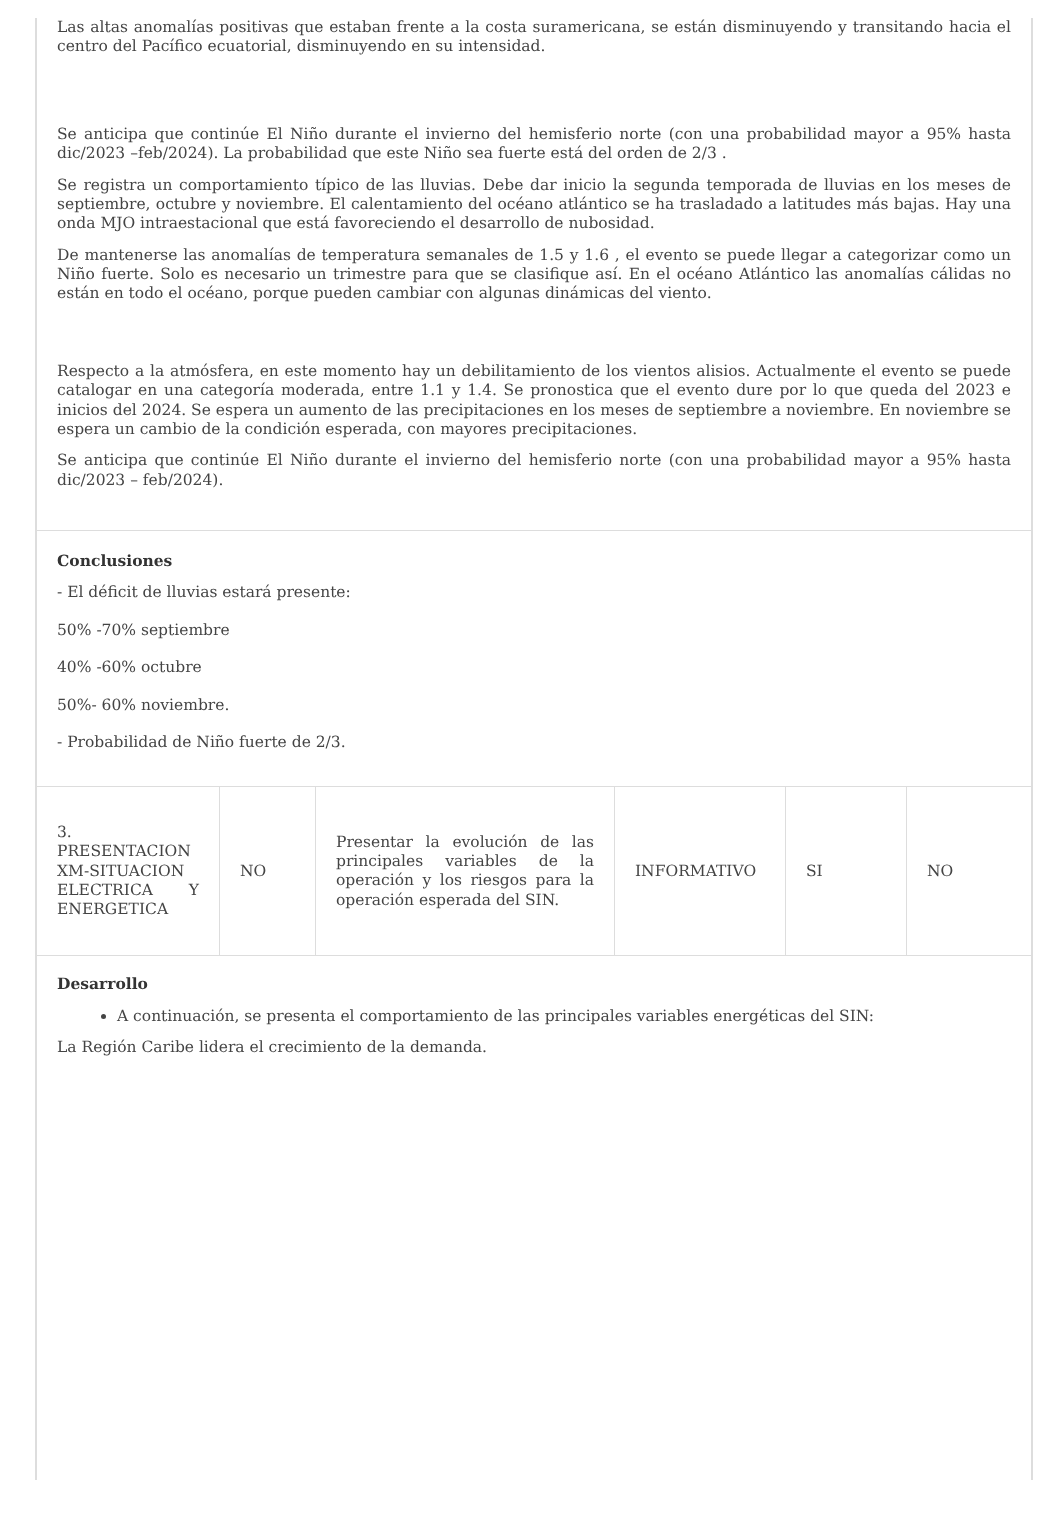Las altas anomalías positivas que estaban frente a la costa suramericana, se están disminuyendo y transitando hacia el centro del Pacífico ecuatorial, disminuyendo en su intensidad.
Se anticipa que continúe El Niño durante el invierno del hemisferio norte (con una probabilidad mayor a 95% hasta dic/2023 –feb/2024). La probabilidad que este Niño sea fuerte está del orden de 2/3 .
Se registra un comportamiento típico de las lluvias. Debe dar inicio la segunda temporada de lluvias en los meses de septiembre, octubre y noviembre. El calentamiento del océano atlántico se ha trasladado a latitudes más bajas. Hay una onda MJO intraestacional que está favoreciendo el desarrollo de nubosidad.
De mantenerse las anomalías de temperatura semanales de 1.5 y 1.6 , el evento se puede llegar a categorizar como un Niño fuerte. Solo es necesario un trimestre para que se clasifique así. En el océano Atlántico las anomalías cálidas no están en todo el océano, porque pueden cambiar con algunas dinámicas del viento.
Respecto a la atmósfera, en este momento hay un debilitamiento de los vientos alisios. Actualmente el evento se puede catalogar en una categoría moderada, entre 1.1 y 1.4. Se pronostica que el evento dure por lo que queda del 2023 e inicios del 2024. Se espera un aumento de las precipitaciones en los meses de septiembre a noviembre. En noviembre se espera un cambio de la condición esperada, con mayores precipitaciones.
Se anticipa que continúe El Niño durante el invierno del hemisferio norte (con una probabilidad mayor a 95% hasta dic/2023 – feb/2024).
Conclusiones
- El déficit de lluvias estará presente:
50% -70% septiembre
40% -60% octubre
50%- 60% noviembre.
- Probabilidad de Niño fuerte de 2/3.
| 3. PRESENTACION XM-SITUACION ELECTRICA Y ENERGETICA | NO | Presentar la evolución de las principales variables de la operación y los riesgos para la operación esperada del SIN. | INFORMATIVO | SI | NO |
Desarrollo
A continuación, se presenta el comportamiento de las principales variables energéticas del SIN:
La Región Caribe lidera el crecimiento de la demanda.